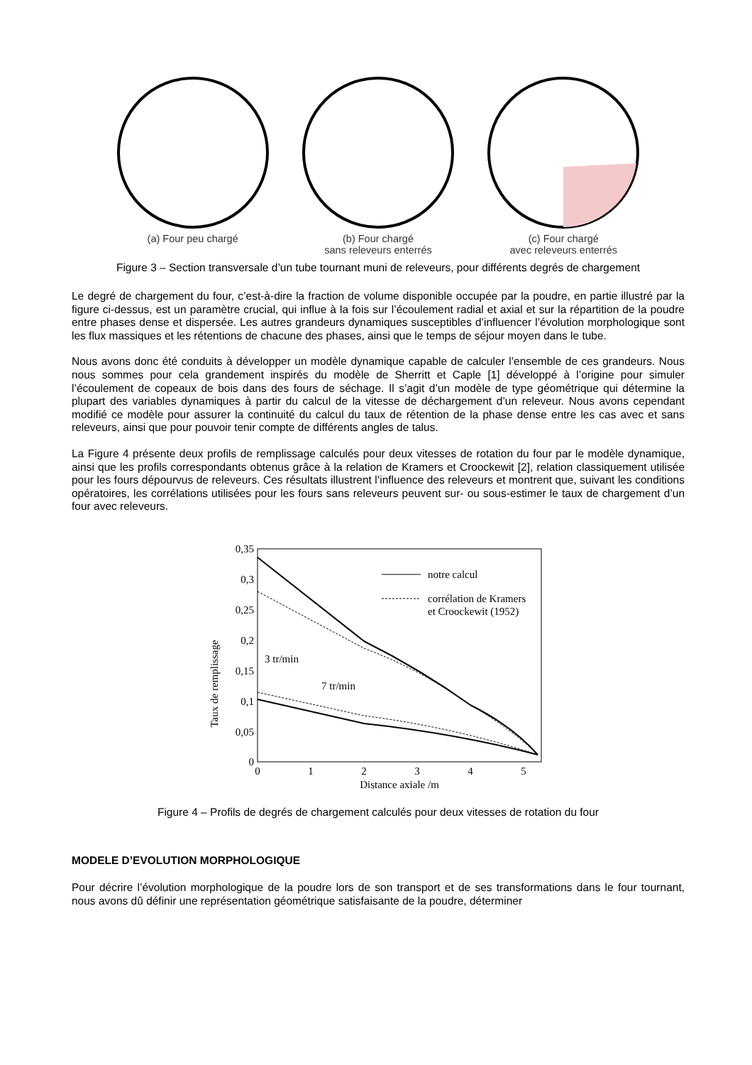(a) Four peu chargé
(b) Four chargé
sans releveurs enterrés
(c) Four chargé
avec releveurs enterrés
Figure 3 – Section transversale d’un tube tournant muni de releveurs, pour différents degrés de chargement
Le degré de chargement du four, c’est-à-dire la fraction de volume disponible occupée par la poudre, en partie illustré par la figure ci-dessus, est un paramètre crucial, qui influe à la fois sur l’écoulement radial et axial et sur la répartition de la poudre entre phases dense et dispersée. Les autres grandeurs dynamiques susceptibles d’influencer l’évolution morphologique sont les flux massiques et les rétentions de chacune des phases, ainsi que le temps de séjour moyen dans le tube.
Nous avons donc été conduits à développer un modèle dynamique capable de calculer l’ensemble de ces grandeurs. Nous nous sommes pour cela grandement inspirés du modèle de Sherritt et Caple [1] développé à l’origine pour simuler l’écoulement de copeaux de bois dans des fours de séchage. Il s’agit d’un modèle de type géométrique qui détermine la plupart des variables dynamiques à partir du calcul de la vitesse de déchargement d’un releveur. Nous avons cependant modifié ce modèle pour assurer la continuité du calcul du taux de rétention de la phase dense entre les cas avec et sans releveurs, ainsi que pour pouvoir tenir compte de différents angles de talus.
La Figure 4 présente deux profils de remplissage calculés pour deux vitesses de rotation du four par le modèle dynamique, ainsi que les profils correspondants obtenus grâce à la relation de Kramers et Croockewit [2], relation classiquement utilisée pour les fours dépourvus de releveurs. Ces résultats illustrent l’influence des releveurs et montrent que, suivant les conditions opératoires, les corrélations utilisées pour les fours sans releveurs peuvent sur- ou sous-estimer le taux de chargement d’un four avec releveurs.
Taux de remplissage
0,35
0,3
0,25
0,2
0,15
0,1
0,05
0
0
1
2
3
4
5
Distance axiale /m
notre calcul
corrélation de Kramers
et Croockewit (1952)
3 tr/min
7 tr/min
Figure 4 – Profils de degrés de chargement calculés pour deux vitesses de rotation du four
MODELE D’EVOLUTION MORPHOLOGIQUE
Pour décrire l’évolution morphologique de la poudre lors de son transport et de ses transformations dans le four tournant, nous avons dû définir une représentation géométrique satisfaisante de la poudre, déterminer